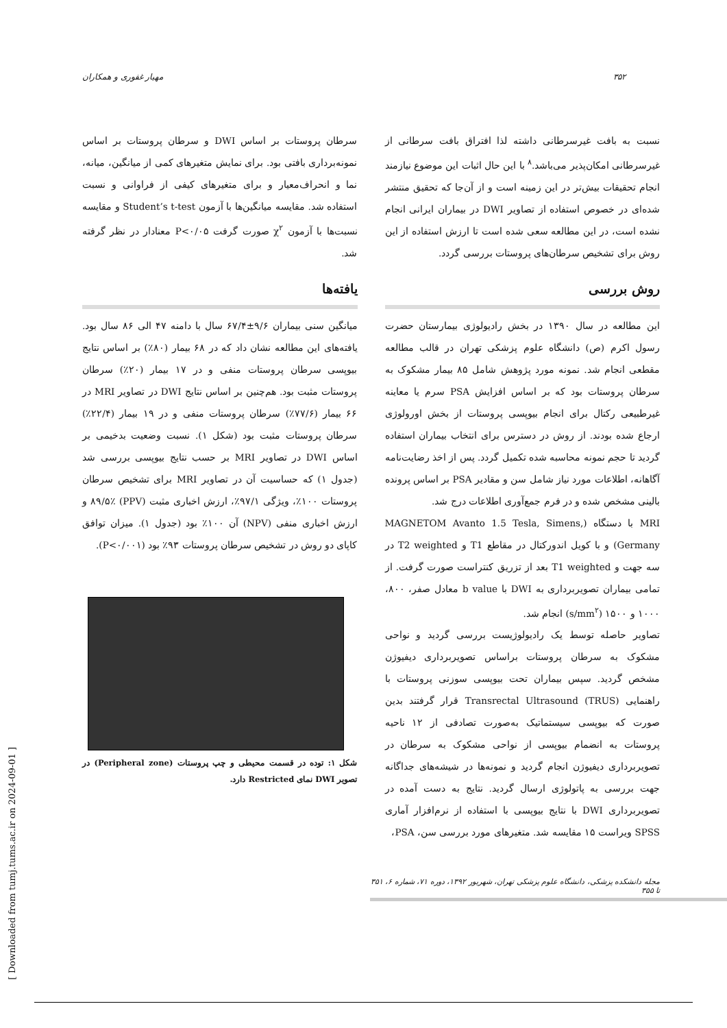۳۵۲ مهیار غفوری و همکاران
نسبت به بافت غیرسرطانی داشته لذا افتراق بافت سرطانی از غیرسرطانی امکان‌پذیر می‌باشد.<sup>۸</sup> با این حال اثبات این موضوع نیازمند انجام تحقیقات بیش‌تر در این زمینه است و از آن‌جا که تحقیق منتشر شده‌ای در خصوص استفاده از تصاویر DWI در بیماران ایرانی انجام نشده است، در این مطالعه سعی شده است تا ارزش استفاده از این روش برای تشخیص سرطان‌های پروستات بررسی گردد.
روش بررسی
این مطالعه در سال ۱۳۹۰ در بخش رادیولوژی بیمارستان حضرت رسول اکرم (ص) دانشگاه علوم پزشکی تهران در قالب مطالعه مقطعی انجام شد. نمونه مورد پژوهش شامل ۸۵ بیمار مشکوک به سرطان پروستات بود که بر اساس افزایش PSA سرم یا معاینه غیرطبیعی رکتال برای انجام بیوپسی پروستات از بخش اورولوژی ارجاع شده بودند. از روش در دسترس برای انتخاب بیماران استفاده گردید تا حجم نمونه محاسبه شده تکمیل گردد. پس از اخذ رضایت‌نامه آگاهانه، اطلاعات مورد نیاز شامل سن و مقادیر PSA بر اساس پرونده بالینی مشخص شده و در فرم جمع‌آوری اطلاعات درج شد.
MRI با دستگاه (MAGNETOM Avanto 1.5 Tesla, Simens, Germany) و با کویل اندورکتال در مقاطع T1 و T2 weighted در سه جهت و T1 weighted بعد از تزریق کنتراست صورت گرفت. از تمامی بیماران تصویربرداری به DWI با b value معادل صفر، ۸۰۰، ۱۰۰۰ و ۱۵۰۰ (s/mm<sup>۲</sup>) انجام شد.
تصاویر حاصله توسط یک رادیولوژیست بررسی گردید و نواحی مشکوک به سرطان پروستات براساس تصویربرداری دیفیوژن مشخص گردید. سپس بیماران تحت بیوپسی سوزنی پروستات با راهنمایی Transrectal Ultrasound (TRUS) قرار گرفتند بدین صورت که بیوپسی سیستماتیک به‌صورت تصادفی از ۱۲ ناحیه پروستات به انضمام بیوپسی از نواحی مشکوک به سرطان در تصویربرداری دیفیوژن انجام گردید و نمونه‌ها در شیشه‌های جداگانه جهت بررسی به پاتولوژی ارسال گردید. نتایج به دست آمده در تصویربرداری DWI با نتایج بیوپسی با استفاده از نرم‌افزار آماری SPSS ویراست ۱۵ مقایسه شد. متغیرهای مورد بررسی سن، PSA،
سرطان پروستات بر اساس DWI و سرطان پروستات بر اساس نمونه‌برداری بافتی بود. برای نمایش متغیرهای کمی از میانگین، میانه، نما و انحراف‌معیار و برای متغیرهای کیفی از فراوانی و نسبت استفاده شد. مقایسه میانگین‌ها با آزمون Student’s t-test و مقایسه نسبت‌ها با آزمون χ<sup>۲</sup> صورت گرفت P<۰/۰۵ معنادار در نظر گرفته شد.
یافته‌ها
میانگین سنی بیماران ۹/۶±۶۷/۴ سال با دامنه ۴۷ الی ۸۶ سال بود. یافته‌های این مطالعه نشان داد که در ۶۸ بیمار (۸۰٪) بر اساس نتایج بیوپسی سرطان پروستات منفی و در ۱۷ بیمار (۲۰٪) سرطان پروستات مثبت بود. هم‌چنین بر اساس نتایج DWI در تصاویر MRI در ۶۶ بیمار (۷۷/۶٪) سرطان پروستات منفی و در ۱۹ بیمار (۲۲/۴٪) سرطان پروستات مثبت بود (شکل ۱). نسبت وضعیت بدخیمی بر اساس DWI در تصاویر MRI بر حسب نتایج بیوپسی بررسی شد (جدول ۱) که حساسیت آن در تصاویر MRI برای تشخیص سرطان پروستات ۱۰۰٪، ویژگی ۹۷/۱٪، ارزش اخباری مثبت (PPV) ۸۹/۵٪ و ارزش اخباری منفی (NPV) آن ۱۰۰٪ بود (جدول ۱). میزان توافق کاپای دو روش در تشخیص سرطان پروستات ۹۳٪ بود (P<۰/۰۰۱).
شکل ۱: توده در قسمت محیطی و چپ پروستات (Peripheral zone) در تصویر DWI نمای Restricted دارد.
مجله دانشکده پزشکی، دانشگاه علوم پزشکی تهران، شهریور ۱۳۹۲، دوره ۷۱، شماره ۶، ۳۵۱ تا ۳۵۵
[ Downloaded from tumj.tums.ac.ir on 2024-09-01 ]